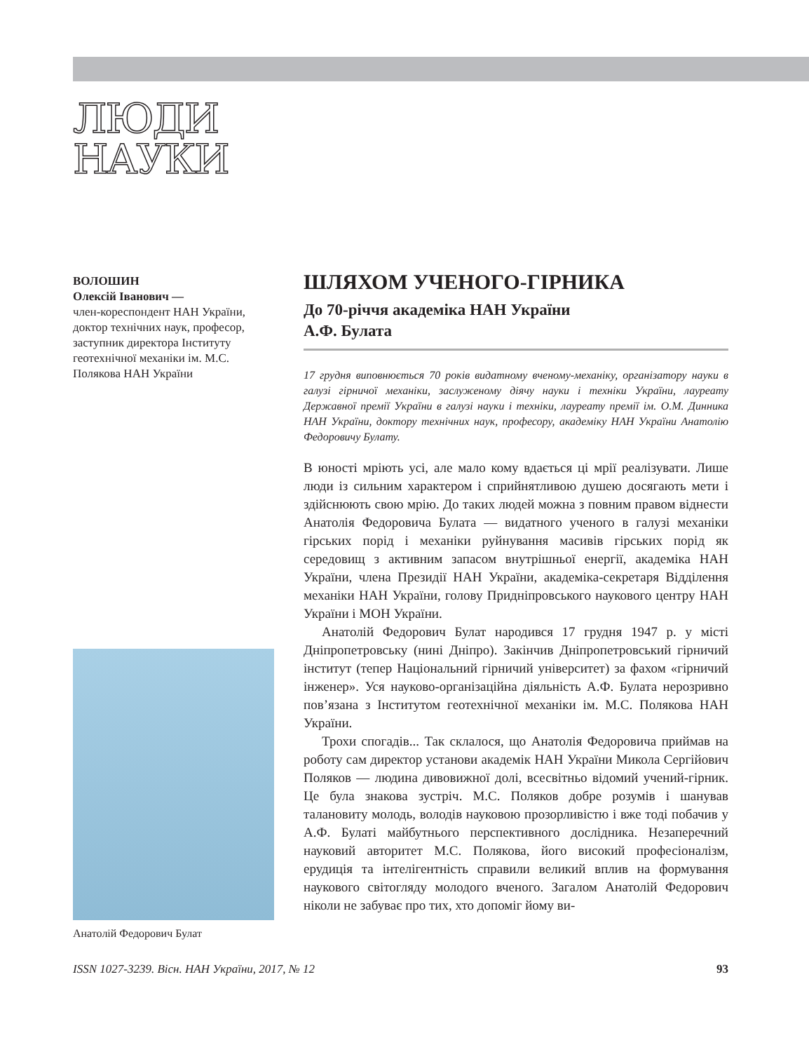ЛЮДИ
НАУКИ
ВОЛОШИН
Олексій Іванович —
член-кореспондент НАН України, доктор технічних наук, професор, заступник директора Інституту геотехнічної механіки ім. М.С. Полякова НАН України
Анатолій Федорович Булат
ШЛЯХОМ УЧЕНОГО-ГІРНИКА
До 70-річчя академіка НАН України
А.Ф. Булата
17 грудня виповнюється 70 років видатному вченому-механіку, організатору науки в галузі гірничої механіки, заслуженому діячу науки і техніки України, лауреату Державної премії України в галузі науки і техніки, лауреату премії ім. О.М. Динника НАН України, доктору технічних наук, професору, академіку НАН України Анатолію Федоровичу Булату.
В юності мріють усі, але мало кому вдається ці мрії реалізувати. Лише люди із сильним характером і сприйнятливою душею досягають мети і здійснюють свою мрію. До таких людей можна з повним правом віднести Анатолія Федоровича Булата — видатного ученого в галузі механіки гірських порід і механіки руйнування масивів гірських порід як середовищ з активним запасом внутрішньої енергії, академіка НАН України, члена Президії НАН України, академіка-секретаря Відділення механіки НАН України, голову Придніпровського наукового центру НАН України і МОН України.
Анатолій Федорович Булат народився 17 грудня 1947 р. у місті Дніпропетровську (нині Дніпро). Закінчив Дніпропетровський гірничий інститут (тепер Національний гірничий університет) за фахом «гірничий інженер». Уся науково-організаційна діяльність А.Ф. Булата нерозривно пов’язана з Інститутом геотехнічної механіки ім. М.С. Полякова НАН України.
Трохи спогадів... Так склалося, що Анатолія Федоровича приймав на роботу сам директор установи академік НАН України Микола Сергійович Поляков — людина дивовижної долі, всесвітньо відомий учений-гірник. Це була знакова зустріч. М.С. Поляков добре розумів і шанував талановиту молодь, володів науковою прозорливістю і вже тоді побачив у А.Ф. Булаті майбутнього перспективного дослідника. Незаперечний науковий авторитет М.С. Полякова, його високий професіоналізм, ерудиція та інтелігентність справили великий вплив на формування наукового світогляду молодого вченого. Загалом Анатолій Федорович ніколи не забуває про тих, хто допоміг йому ви-
ISSN 1027-3239. Вісн. НАН України, 2017, № 12 93